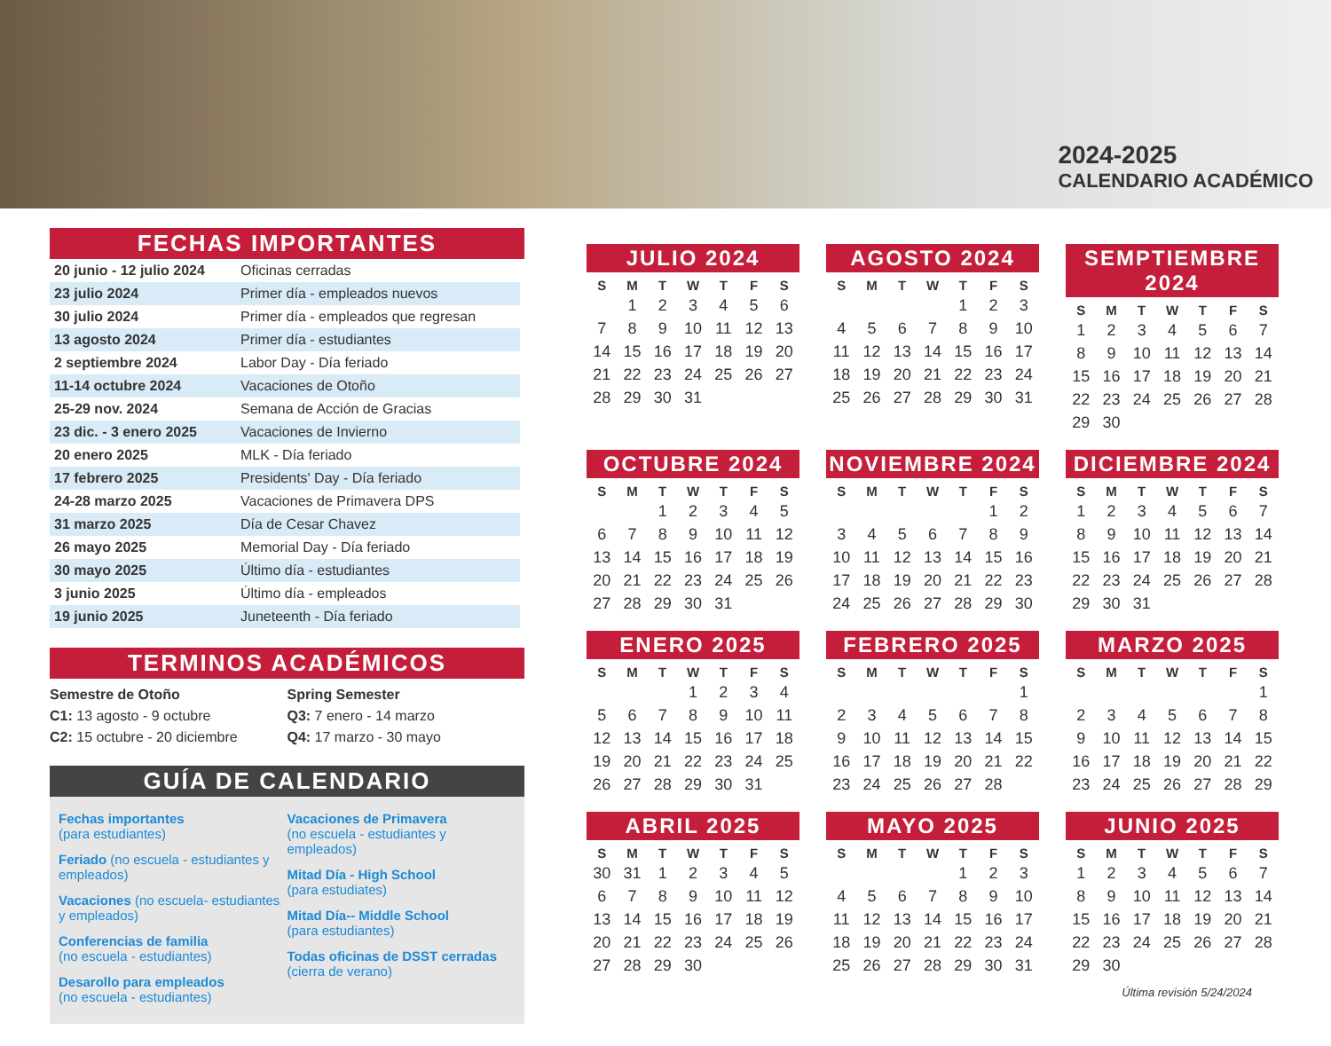2024-2025
CALENDARIO ACADÉMICO
FECHAS IMPORTANTES
| 20 junio - 12 julio 2024 | Oficinas cerradas |
| 23 julio 2024 | Primer día - empleados nuevos |
| 30 julio 2024 | Primer día - empleados que regresan |
| 13 agosto 2024 | Primer día - estudiantes |
| 2 septiembre 2024 | Labor Day - Día feriado |
| 11-14 octubre 2024 | Vacaciones de Otoño |
| 25-29 nov. 2024 | Semana de Acción de Gracias |
| 23 dic. - 3 enero 2025 | Vacaciones de Invierno |
| 20 enero 2025 | MLK - Día feriado |
| 17 febrero 2025 | Presidents' Day - Día feriado |
| 24-28 marzo 2025 | Vacaciones de Primavera DPS |
| 31 marzo 2025 | Día de Cesar Chavez |
| 26 mayo 2025 | Memorial Day - Día feriado |
| 30 mayo 2025 | Último día - estudiantes |
| 3 junio 2025 | Último día - empleados |
| 19 junio 2025 | Juneteenth - Día feriado |
TERMINOS ACADÉMICOS
Semestre de Otoño
C1: 13 agosto - 9 octubre
C2: 15 octubre - 20 diciembre
Spring Semester
Q3: 7 enero - 14 marzo
Q4: 17 marzo - 30 mayo
GUÍA DE CALENDARIO
Fechas importantes
(para estudiantes)
Feriado (no escuela - estudiantes y empleados)
Vacaciones (no escuela- estudiantes y empleados)
Conferencias de familia
(no escuela - estudiantes)
Desarollo para empleados
(no escuela - estudiantes)
Vacaciones de Primavera
(no escuela - estudiantes y empleados)
Mitad Día - High School
(para estudiates)
Mitad Día-- Middle School
(para estudiantes)
Todas oficinas de DSST cerradas (cierra de verano)
JULIO 2024
| S | M | T | W | T | F | S |
| --- | --- | --- | --- | --- | --- | --- |
| | 1 | 2 | 3 | 4 | 5 | 6 |
| 7 | 8 | 9 | 10 | 11 | 12 | 13 |
| 14 | 15 | 16 | 17 | 18 | 19 | 20 |
| 21 | 22 | 23 | 24 | 25 | 26 | 27 |
| 28 | 29 | 30 | 31 | | | |
AGOSTO 2024
| S | M | T | W | T | F | S |
| --- | --- | --- | --- | --- | --- | --- |
| | | | | 1 | 2 | 3 |
| 4 | 5 | 6 | 7 | 8 | 9 | 10 |
| 11 | 12 | 13 | 14 | 15 | 16 | 17 |
| 18 | 19 | 20 | 21 | 22 | 23 | 24 |
| 25 | 26 | 27 | 28 | 29 | 30 | 31 |
SEMPTIEMBRE 2024
| S | M | T | W | T | F | S |
| --- | --- | --- | --- | --- | --- | --- |
| 1 | 2 | 3 | 4 | 5 | 6 | 7 |
| 8 | 9 | 10 | 11 | 12 | 13 | 14 |
| 15 | 16 | 17 | 18 | 19 | 20 | 21 |
| 22 | 23 | 24 | 25 | 26 | 27 | 28 |
| 29 | 30 | | | | | |
OCTUBRE 2024
| S | M | T | W | T | F | S |
| --- | --- | --- | --- | --- | --- | --- |
| | | 1 | 2 | 3 | 4 | 5 |
| 6 | 7 | 8 | 9 | 10 | 11 | 12 |
| 13 | 14 | 15 | 16 | 17 | 18 | 19 |
| 20 | 21 | 22 | 23 | 24 | 25 | 26 |
| 27 | 28 | 29 | 30 | 31 | | |
NOVIEMBRE 2024
| S | M | T | W | T | F | S |
| --- | --- | --- | --- | --- | --- | --- |
| | | | | | 1 | 2 |
| 3 | 4 | 5 | 6 | 7 | 8 | 9 |
| 10 | 11 | 12 | 13 | 14 | 15 | 16 |
| 17 | 18 | 19 | 20 | 21 | 22 | 23 |
| 24 | 25 | 26 | 27 | 28 | 29 | 30 |
DICIEMBRE 2024
| S | M | T | W | T | F | S |
| --- | --- | --- | --- | --- | --- | --- |
| 1 | 2 | 3 | 4 | 5 | 6 | 7 |
| 8 | 9 | 10 | 11 | 12 | 13 | 14 |
| 15 | 16 | 17 | 18 | 19 | 20 | 21 |
| 22 | 23 | 24 | 25 | 26 | 27 | 28 |
| 29 | 30 | 31 | | | | |
ENERO 2025
| S | M | T | W | T | F | S |
| --- | --- | --- | --- | --- | --- | --- |
| | | | 1 | 2 | 3 | 4 |
| 5 | 6 | 7 | 8 | 9 | 10 | 11 |
| 12 | 13 | 14 | 15 | 16 | 17 | 18 |
| 19 | 20 | 21 | 22 | 23 | 24 | 25 |
| 26 | 27 | 28 | 29 | 30 | 31 | |
FEBRERO 2025
| S | M | T | W | T | F | S |
| --- | --- | --- | --- | --- | --- | --- |
| | | | | | | 1 |
| 2 | 3 | 4 | 5 | 6 | 7 | 8 |
| 9 | 10 | 11 | 12 | 13 | 14 | 15 |
| 16 | 17 | 18 | 19 | 20 | 21 | 22 |
| 23 | 24 | 25 | 26 | 27 | 28 | |
MARZO 2025
| S | M | T | W | T | F | S |
| --- | --- | --- | --- | --- | --- | --- |
| | | | | | | 1 |
| 2 | 3 | 4 | 5 | 6 | 7 | 8 |
| 9 | 10 | 11 | 12 | 13 | 14 | 15 |
| 16 | 17 | 18 | 19 | 20 | 21 | 22 |
| 23 | 24 | 25 | 26 | 27 | 28 | 29 |
ABRIL 2025
| S | M | T | W | T | F | S |
| --- | --- | --- | --- | --- | --- | --- |
| 30 | 31 | 1 | 2 | 3 | 4 | 5 |
| 6 | 7 | 8 | 9 | 10 | 11 | 12 |
| 13 | 14 | 15 | 16 | 17 | 18 | 19 |
| 20 | 21 | 22 | 23 | 24 | 25 | 26 |
| 27 | 28 | 29 | 30 | | | |
MAYO 2025
| S | M | T | W | T | F | S |
| --- | --- | --- | --- | --- | --- | --- |
| | | | | 1 | 2 | 3 |
| 4 | 5 | 6 | 7 | 8 | 9 | 10 |
| 11 | 12 | 13 | 14 | 15 | 16 | 17 |
| 18 | 19 | 20 | 21 | 22 | 23 | 24 |
| 25 | 26 | 27 | 28 | 29 | 30 | 31 |
JUNIO 2025
| S | M | T | W | T | F | S |
| --- | --- | --- | --- | --- | --- | --- |
| 1 | 2 | 3 | 4 | 5 | 6 | 7 |
| 8 | 9 | 10 | 11 | 12 | 13 | 14 |
| 15 | 16 | 17 | 18 | 19 | 20 | 21 |
| 22 | 23 | 24 | 25 | 26 | 27 | 28 |
| 29 | 30 | | | | | |
Última revisión 5/24/2024